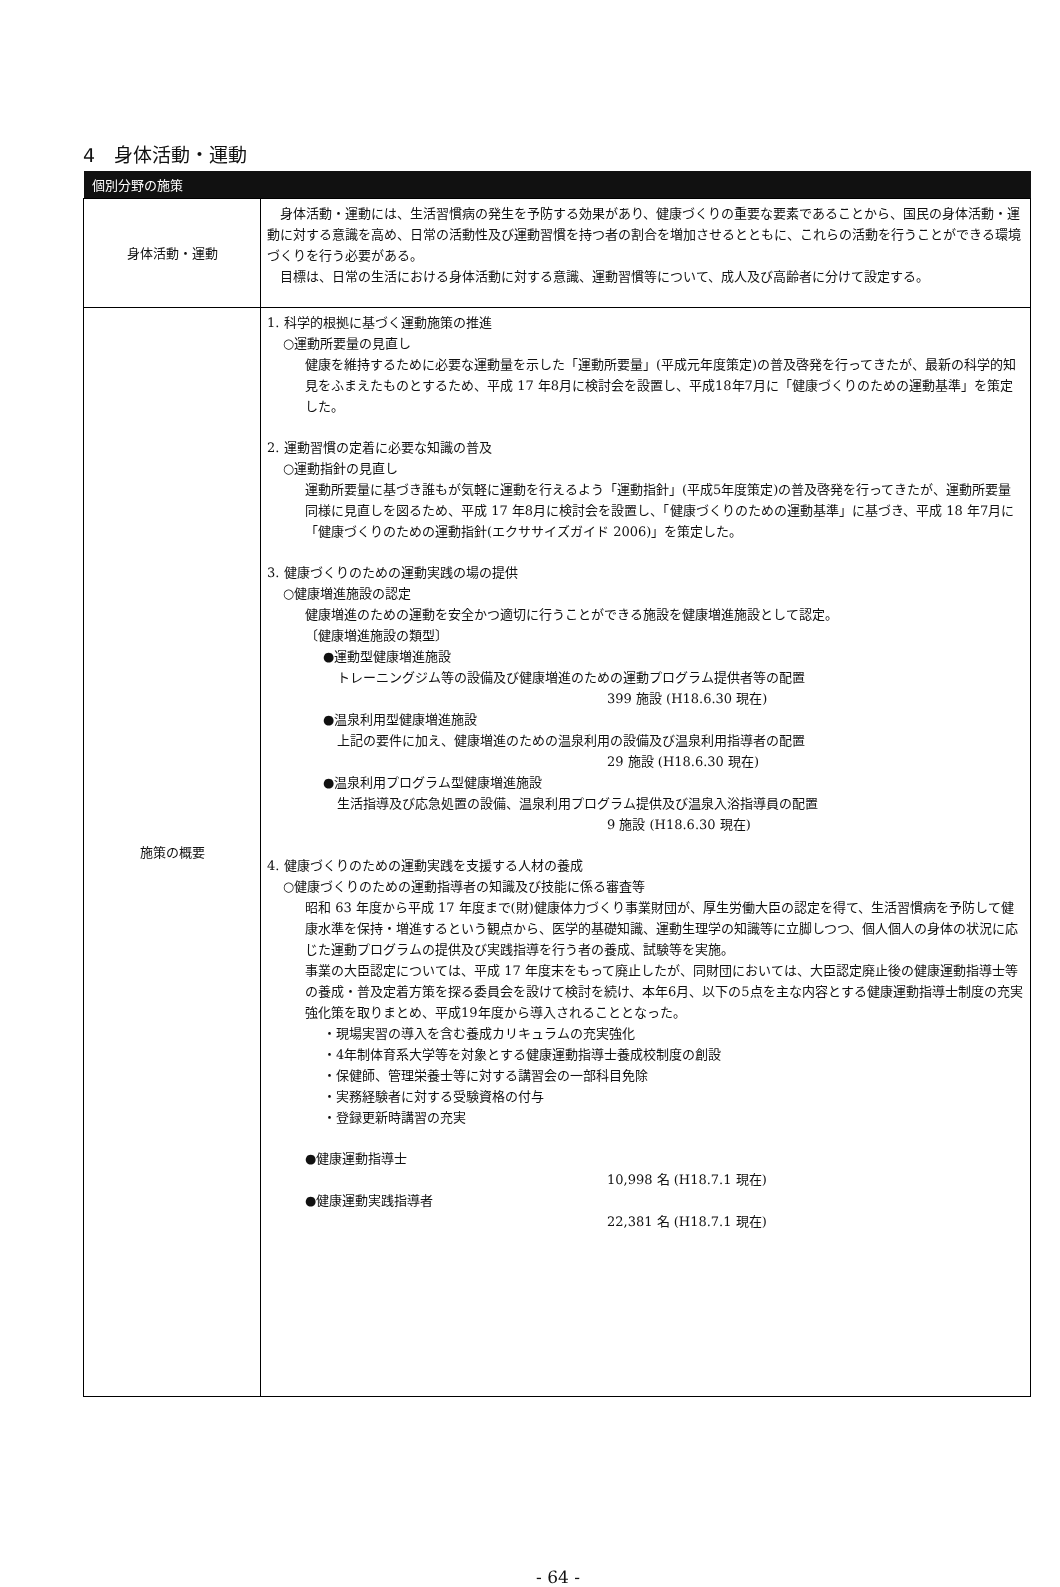4　身体活動・運動
| 個別分野の施策 | |
| --- | --- |
| 身体活動・運動 | 身体活動・運動には、生活習慣病の発生を予防する効果があり、健康づくりの重要な要素であることから、国民の身体活動・運動に対する意識を高め、日常の活動性及び運動習慣を持つ者の割合を増加させるとともに、これらの活動を行うことができる環境づくりを行う必要がある。 目標は、日常の生活における身体活動に対する意識、運動習慣等について、成人及び高齢者に分けて設定する。 |
| 施策の概要 | 1. 科学的根拠に基づく運動施策の推進 ○運動所要量の見直し 健康を維持するために必要な運動量を示した「運動所要量」(平成元年度策定)の普及啓発を行ってきたが、最新の科学的知見をふまえたものとするため、平成 17 年8月に検討会を設置し、平成18年7月に「健康づくりのための運動基準」を策定した。 2. 運動習慣の定着に必要な知識の普及 ○運動指針の見直し 運動所要量に基づき誰もが気軽に運動を行えるよう「運動指針」(平成5年度策定)の普及啓発を行ってきたが、運動所要量同様に見直しを図るため、平成 17 年8月に検討会を設置し、「健康づくりのための運動基準」に基づき、平成 18 年7月に「健康づくりのための運動指針(エクササイズガイド 2006)」を策定した。 3. 健康づくりのための運動実践の場の提供 ○健康増進施設の認定 健康増進のための運動を安全かつ適切に行うことができる施設を健康増進施設として認定。 〔健康増進施設の類型〕 ●運動型健康増進施設 トレーニングジム等の設備及び健康増進のための運動プログラム提供者等の配置 399 施設 (H18.6.30 現在) ●温泉利用型健康増進施設 上記の要件に加え、健康増進のための温泉利用の設備及び温泉利用指導者の配置 29 施設 (H18.6.30 現在) ●温泉利用プログラム型健康増進施設 生活指導及び応急処置の設備、温泉利用プログラム提供及び温泉入浴指導員の配置 9 施設 (H18.6.30 現在) 4. 健康づくりのための運動実践を支援する人材の養成 ○健康づくりのための運動指導者の知識及び技能に係る審査等 昭和 63 年度から平成 17 年度まで(財)健康体力づくり事業財団が、厚生労働大臣の認定を得て、生活習慣病を予防して健康水準を保持・増進するという観点から、医学的基礎知識、運動生理学の知識等に立脚しつつ、個人個人の身体の状況に応じた運動プログラムの提供及び実践指導を行う者の養成、試験等を実施。 事業の大臣認定については、平成 17 年度末をもって廃止したが、同財団においては、大臣認定廃止後の健康運動指導士等の養成・普及定着方策を探る委員会を設けて検討を続け、本年6月、以下の5点を主な内容とする健康運動指導士制度の充実強化策を取りまとめ、平成19年度から導入されることとなった。 ・現場実習の導入を含む養成カリキュラムの充実強化 ・4年制体育系大学等を対象とする健康運動指導士養成校制度の創設 ・保健師、管理栄養士等に対する講習会の一部科目免除 ・実務経験者に対する受験資格の付与 ・登録更新時講習の充実 ●健康運動指導士 10,998 名 (H18.7.1 現在) ●健康運動実践指導者 22,381 名 (H18.7.1 現在) |
- 64 -